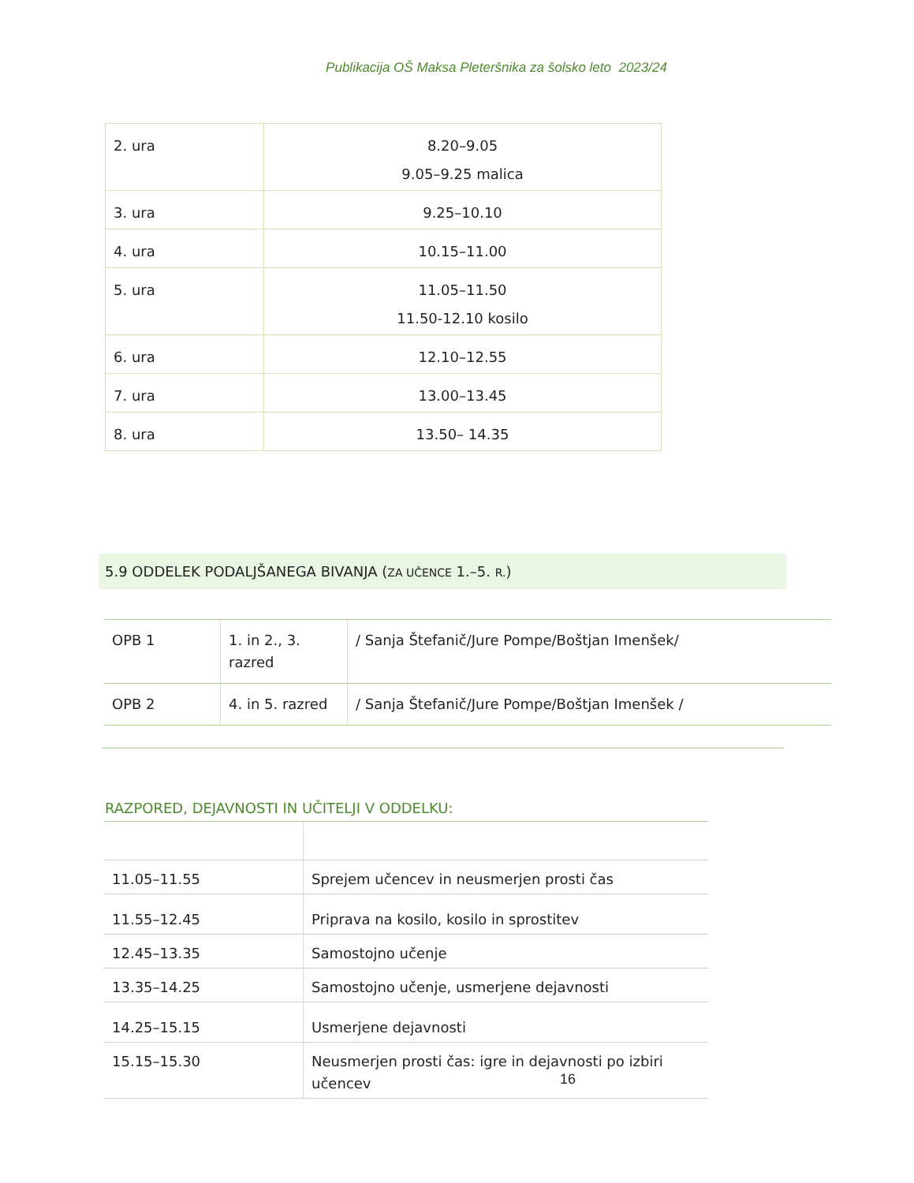Publikacija OŠ Maksa Pleteršnika za šolsko leto 2023/24
| 2. ura | 8.20–9.05 9.05–9.25 malica |
| 3. ura | 9.25–10.10 |
| 4. ura | 10.15–11.00 |
| 5. ura | 11.05–11.50 11.50-12.10 kosilo |
| 6. ura | 12.10–12.55 |
| 7. ura | 13.00–13.45 |
| 8. ura | 13.50– 14.35 |
5.9 ODDELEK PODALJŠANEGA BIVANJA (ZA UČENCE 1.–5. R.)
| OPB 1 | 1. in 2., 3. razred | / Sanja Štefanič/Jure Pompe/Boštjan Imenšek/ |
| OPB 2 | 4. in 5. razred | / Sanja Štefanič/Jure Pompe/Boštjan Imenšek / |
RAZPORED, DEJAVNOSTI IN UČITELJI V ODDELKU:
| 11.05–11.55 | Sprejem učencev in neusmerjen prosti čas |
| 11.55–12.45 | Priprava na kosilo, kosilo in sprostitev |
| 12.45–13.35 | Samostojno učenje |
| 13.35–14.25 | Samostojno učenje, usmerjene dejavnosti |
| 14.25–15.15 | Usmerjene dejavnosti |
| 15.15–15.30 | Neusmerjen prosti čas: igre in dejavnosti po izbiri učencev |
16